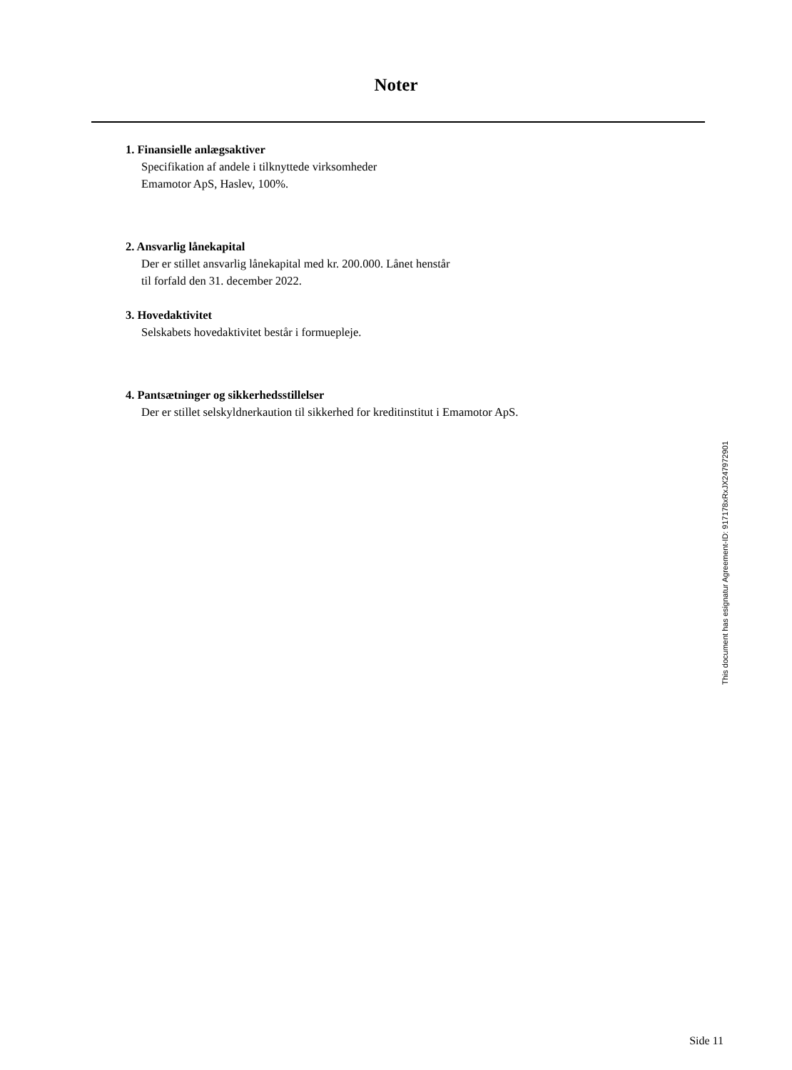Noter
1. Finansielle anlægsaktiver
Specifikation af andele i tilknyttede virksomheder
Emamotor ApS, Haslev, 100%.
2. Ansvarlig lånekapital
Der er stillet ansvarlig lånekapital med kr. 200.000. Lånet henstår
til forfald den 31. december 2022.
3. Hovedaktivitet
Selskabets hovedaktivitet består i formuepleje.
4. Pantsætninger og sikkerhedsstillelser
Der er stillet selskyldnerkaution til sikkerhed for kreditinstitut i Emamotor ApS.
This document has esignatur Agreement-ID: 917178xRxJX247972901
Side 11